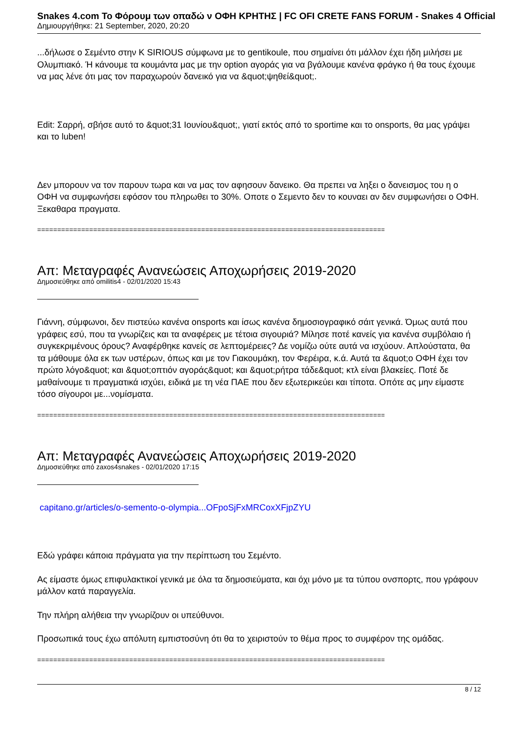Snakes 4.com Το Φόρουμ των οπαδώ ν ΟΦΗ ΚΡΗΤΗΣ | FC OFI CRETE FANS FORUM - Snakes 4 Official
Δημιουργήθηκε: 21 September, 2020, 20:20
...δήλωσε ο Σεμέντο στην Κ SIRIOUS σύμφωνα με το gentikoule, που σημαίνει ότι μάλλον έχει ήδη μιλήσει με Ολυμπιακό. Ή κάνουμε τα κουμάντα μας με την option αγοράς για να βγάλουμε κανένα φράγκο ή θα τους έχουμε να μας λένε ότι μας τον παραχωρούν δανεικό για να &quot;ψηθεί&quot;.
Edit: Σαρρή, σβήσε αυτό το &quot;31 Ιουνίου&quot;, γιατί εκτός από το sportime και το onsports, θα μας γράψει και το luben!
Δεν μπορουν να τον παρουν τωρα και να μας τον αφησουν δανεικο. Θα πρεπει να ληξει ο δανεισμος του η ο ΟΦΗ να συμφωνήσει εφόσον του πληρωθει το 30%. Οποτε ο Σεμεντο δεν το κουναει αν δεν συμφωνήσει ο ΟΦΗ. Ξεκαθαρα πραγματα.
==========================================================================================
Απ: Μεταγραφές Ανανεώσεις Αποχωρήσεις 2019-2020
Δημοσιεύθηκε από omilitis4 - 02/01/2020 15:43
Γιάννη, σύμφωνοι, δεν πιστεύω κανένα onsports και ίσως κανένα δημοσιογραφικό σάιτ γενικά. Όμως αυτά που γράφεις εσύ, που τα γνωρίζεις και τα αναφέρεις με τέτοια σιγουριά? Μίλησε ποτέ κανείς για κανένα συμβόλαιο ή συγκεκριμένους όρους? Αναφέρθηκε κανείς σε λεπτομέρειες? Δε νομίζω ούτε αυτά να ισχύουν. Απλούστατα, θα τα μάθουμε όλα εκ των υστέρων, όπως και με τον Γιακουμάκη, τον Φερέιρα, κ.ά. Αυτά τα &quot;ο ΟΦΗ έχει τον πρώτο λόγο&quot; και &quot;οπτιόν αγοράς&quot; και &quot;ρήτρα τάδε&quot; κτλ είναι βλακείες. Ποτέ δε μαθαίνουμε τι πραγματικά ισχύει, ειδικά με τη νέα ΠΑΕ που δεν εξωτερικεύει και τίποτα. Οπότε ας μην είμαστε τόσο σίγουροι με...νομίσματα.
==========================================================================================
Απ: Μεταγραφές Ανανεώσεις Αποχωρήσεις 2019-2020
Δημοσιεύθηκε από zaxos4snakes - 02/01/2020 17:15
capitano.gr/articles/o-semento-o-olympia...OFpoSjFxMRCoxXFjpZYU
Εδώ γράφει κάποια πράγματα για την περίπτωση του Σεμέντο.
Ας είμαστε όμως επιφυλακτικοί γενικά με όλα τα δημοσιεύματα, και όχι μόνο με τα τύπου ονσπορτς, που γράφουν μάλλον κατά παραγγελία.
Την πλήρη αλήθεια την γνωρίζουν οι υπεύθυνοι.
Προσωπικά τους έχω απόλυτη εμπιστοσύνη ότι θα το χειριστούν το θέμα προς το συμφέρον της ομάδας.
==========================================================================================
8 / 12